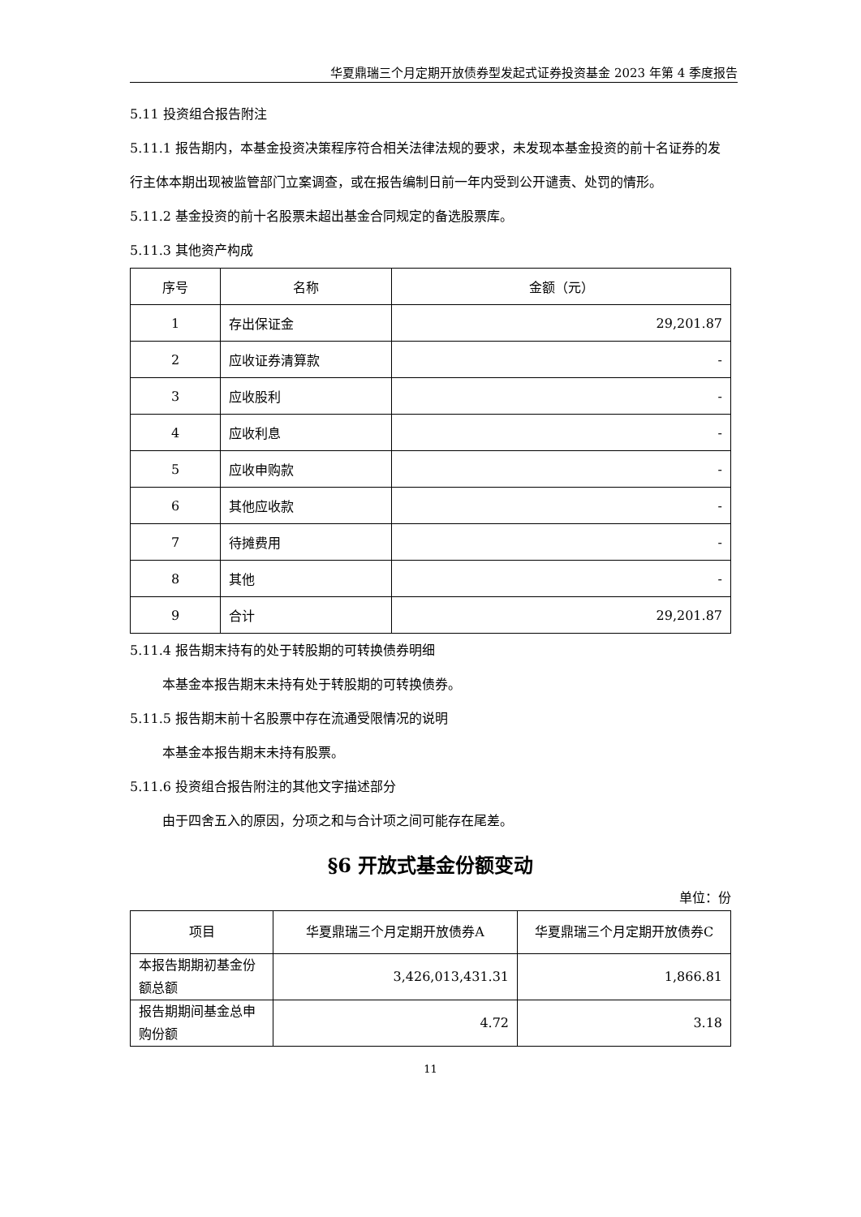华夏鼎瑞三个月定期开放债券型发起式证券投资基金 2023 年第 4 季度报告
5.11 投资组合报告附注
5.11.1 报告期内，本基金投资决策程序符合相关法律法规的要求，未发现本基金投资的前十名证券的发行主体本期出现被监管部门立案调查，或在报告编制日前一年内受到公开谴责、处罚的情形。
5.11.2 基金投资的前十名股票未超出基金合同规定的备选股票库。
5.11.3 其他资产构成
| 序号 | 名称 | 金额（元） |
| --- | --- | --- |
| 1 | 存出保证金 | 29,201.87 |
| 2 | 应收证券清算款 | - |
| 3 | 应收股利 | - |
| 4 | 应收利息 | - |
| 5 | 应收申购款 | - |
| 6 | 其他应收款 | - |
| 7 | 待摊费用 | - |
| 8 | 其他 | - |
| 9 | 合计 | 29,201.87 |
5.11.4 报告期末持有的处于转股期的可转换债券明细
本基金本报告期末未持有处于转股期的可转换债券。
5.11.5 报告期末前十名股票中存在流通受限情况的说明
本基金本报告期末未持有股票。
5.11.6 投资组合报告附注的其他文字描述部分
由于四舍五入的原因，分项之和与合计项之间可能存在尾差。
§6 开放式基金份额变动
单位：份
| 项目 | 华夏鼎瑞三个月定期开放债券A | 华夏鼎瑞三个月定期开放债券C |
| --- | --- | --- |
| 本报告期期初基金份额总额 | 3,426,013,431.31 | 1,866.81 |
| 报告期期间基金总申购份额 | 4.72 | 3.18 |
11